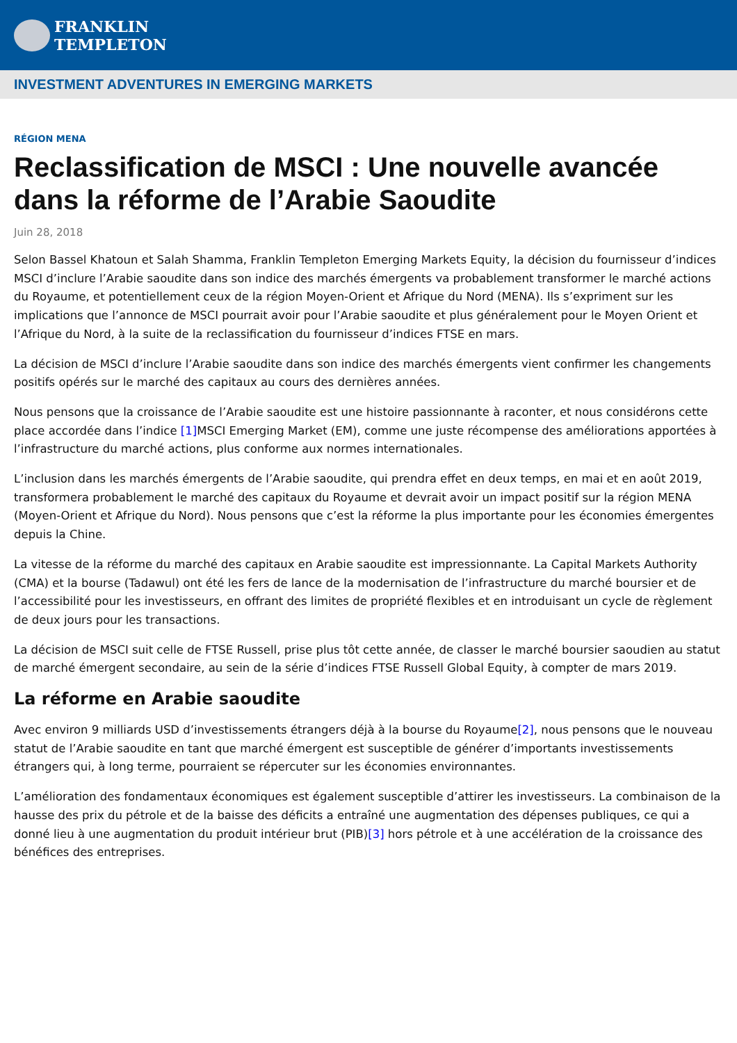FRANKLIN
TEMPLETON
INVESTMENT ADVENTURES IN EMERGING MARKETS
RÉGION MENA
Reclassification de MSCI : Une nouvelle avancée dans la réforme de l’Arabie Saoudite
Juin 28, 2018
Selon Bassel Khatoun et Salah Shamma, Franklin Templeton Emerging Markets Equity, la décision du fournisseur d’indices MSCI d’inclure l’Arabie saoudite dans son indice des marchés émergents va probablement transformer le marché actions du Royaume, et potentiellement ceux de la région Moyen-Orient et Afrique du Nord (MENA). Ils s’expriment sur les implications que l’annonce de MSCI pourrait avoir pour l’Arabie saoudite et plus généralement pour le Moyen Orient et l’Afrique du Nord, à la suite de la reclassification du fournisseur d’indices FTSE en mars.
La décision de MSCI d’inclure l’Arabie saoudite dans son indice des marchés émergents vient confirmer les changements positifs opérés sur le marché des capitaux au cours des dernières années.
Nous pensons que la croissance de l’Arabie saoudite est une histoire passionnante à raconter, et nous considérons cette place accordée dans l’indice [1] MSCI Emerging Market (EM), comme une juste récompense des améliorations apportées à l’infrastructure du marché actions, plus conforme aux normes internationales.
L’inclusion dans les marchés émergents de l’Arabie saoudite, qui prendra effet en deux temps, en mai et en août 2019, transformera probablement le marché des capitaux du Royaume et devrait avoir un impact positif sur la région MENA (Moyen-Orient et Afrique du Nord). Nous pensons que c’est la réforme la plus importante pour les économies émergentes depuis la Chine.
La vitesse de la réforme du marché des capitaux en Arabie saoudite est impressionnante. La Capital Markets Authority (CMA) et la bourse (Tadawul) ont été les fers de lance de la modernisation de l’infrastructure du marché boursier et de l’accessibilité pour les investisseurs, en offrant des limites de propriété flexibles et en introduisant un cycle de règlement de deux jours pour les transactions.
La décision de MSCI suit celle de FTSE Russell, prise plus tôt cette année, de classer le marché boursier saoudien au statut de marché émergent secondaire, au sein de la série d’indices FTSE Russell Global Equity, à compter de mars 2019.
La réforme en Arabie saoudite
Avec environ 9 milliards USD d’investissements étrangers déjà à la bourse du Royaume[2], nous pensons que le nouveau statut de l’Arabie saoudite en tant que marché émergent est susceptible de générer d’importants investissements étrangers qui, à long terme, pourraient se répercuter sur les économies environnantes.
L’amélioration des fondamentaux économiques est également susceptible d’attirer les investisseurs. La combinaison de la hausse des prix du pétrole et de la baisse des déficits a entraîné une augmentation des dépenses publiques, ce qui a donné lieu à une augmentation du produit intérieur brut (PIB)[3] hors pétrole et à une accélération de la croissance des bénéfices des entreprises.